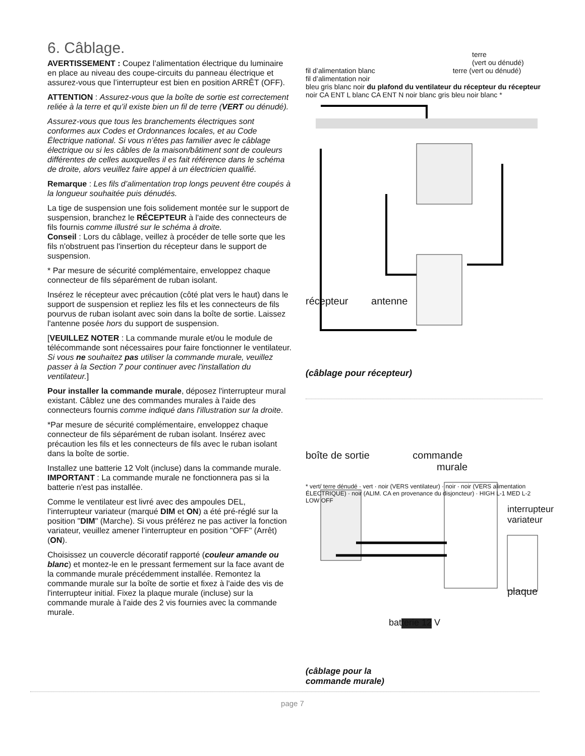6. Câblage.
AVERTISSEMENT : Coupez l’alimentation électrique du luminaire en place au niveau des coupe-circuits du panneau électrique et assurez-vous que l’interrupteur est bien en position ARRÊT (OFF).
ATTENTION : Assurez-vous que la boîte de sortie est correctement reliée à la terre et qu’il existe bien un fil de terre (VERT ou dénudé).
Assurez-vous que tous les branchements électriques sont conformes aux Codes et Ordonnances locales, et au Code Électrique national. Si vous n’êtes pas familier avec le câblage électrique ou si les câbles de la maison/bâtiment sont de couleurs différentes de celles auxquelles il es fait référence dans le schéma de droite, alors veuillez faire appel à un électricien qualifié.
Remarque : Les fils d’alimentation trop longs peuvent être coupés à la longueur souhaitée puis dénudés.
La tige de suspension une fois solidement montée sur le support de suspension, branchez le RÉCEPTEUR à l'aide des connecteurs de fils fournis comme illustré sur le schéma à droite.
Conseil : Lors du câblage, veillez à procéder de telle sorte que les fils n'obstruent pas l'insertion du récepteur dans le support de suspension.
* Par mesure de sécurité complémentaire, enveloppez chaque connecteur de fils séparément de ruban isolant.
Insérez le récepteur avec précaution (côté plat vers le haut) dans le support de suspension et repliez les fils et les connecteurs de fils pourvus de ruban isolant avec soin dans la boîte de sortie. Laissez l'antenne posée hors du support de suspension.
[VEUILLEZ NOTER : La commande murale et/ou le module de télécommande sont nécessaires pour faire fonctionner le ventilateur. Si vous ne souhaitez pas utiliser la commande murale, veuillez passer à la Section 7 pour continuer avec l'installation du ventilateur.]
Pour installer la commande murale, déposez l'interrupteur mural existant. Câblez une des commandes murales à l'aide des connecteurs fournis comme indiqué dans l'illustration sur la droite.
*Par mesure de sécurité complémentaire, enveloppez chaque connecteur de fils séparément de ruban isolant. Insérez avec précaution les fils et les connecteurs de fils avec le ruban isolant dans la boîte de sortie.
Installez une batterie 12 Volt (incluse) dans la commande murale.
IMPORTANT : La commande murale ne fonctionnera pas si la batterie n'est pas installée.
Comme le ventilateur est livré avec des ampoules DEL, l’interrupteur variateur (marqué DIM et ON) a été pré-réglé sur la position "DIM" (Marche). Si vous préférez ne pas activer la fonction variateur, veuillez amener l’interrupteur en position "OFF" (Arrêt) (ON).
Choisissez un couvercle décoratif rapporté (couleur amande ou blanc) et montez-le en le pressant fermement sur la face avant de la commande murale précédemment installée. Remontez la commande murale sur la boîte de sortie et fixez à l'aide des vis de l'interrupteur initial. Fixez la plaque murale (incluse) sur la commande murale à l'aide des 2 vis fournies avec la commande murale.
terre
(vert ou dénudé)
fil d’alimentation blanc terre (vert ou dénudé)
fil d’alimentation noir
bleu gris blanc noir du plafond du ventilateur du récepteur du récepteur noir CA ENT L blanc CA ENT N noir blanc gris bleu noir blanc *
récepteur antenne
(câblage pour récepteur)
boîte de sortie commande
murale
* vert/ terre dénudé · vert · noir (VERS ventilateur) · noir · noir (VERS alimentation ÉLECTRIQUE) · noir (ALIM. CA en provenance du disjoncteur) · HIGH L-1 MED L-2 LOW OFF
interrupteur variateur
plaque
batterie 12 V
(câblage pour la
commande murale)
page 7